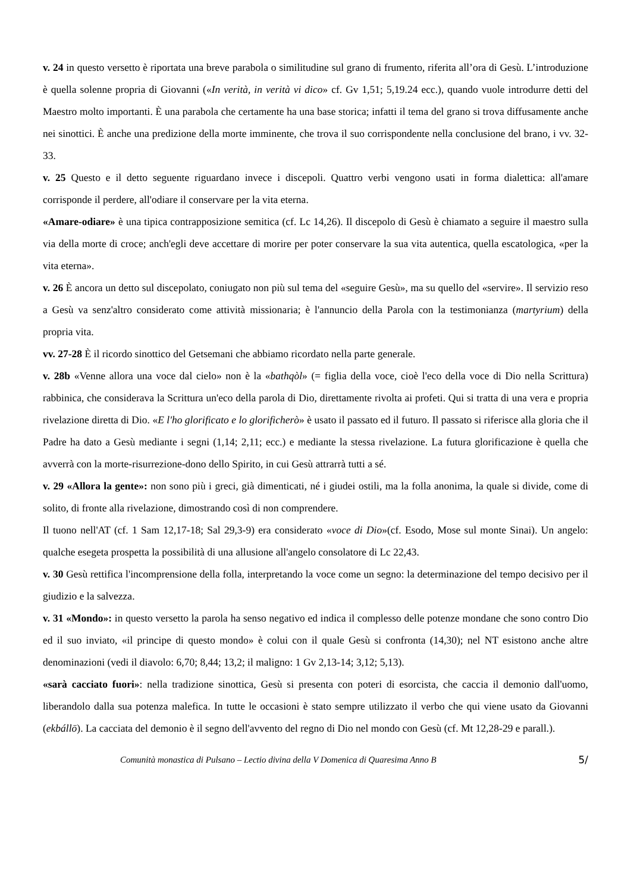v. 24 in questo versetto è riportata una breve parabola o similitudine sul grano di frumento, riferita all’ora di Gesù. L’introduzione è quella solenne propria di Giovanni («In verità, in verità vi dico» cf. Gv 1,51; 5,19.24 ecc.), quando vuole introdurre detti del Maestro molto importanti. È una parabola che certamente ha una base storica; infatti il tema del grano si trova diffusamente anche nei sinottici. È anche una predizione della morte imminente, che trova il suo corrispondente nella conclusione del brano, i vv. 32-33.
v. 25 Questo e il detto seguente riguardano invece i discepoli. Quattro verbi vengono usati in forma dialettica: all'amare corrisponde il perdere, all'odiare il conservare per la vita eterna.
«Amare-odiare» è una tipica contrapposizione semitica (cf. Lc 14,26). Il discepolo di Gesù è chiamato a seguire il maestro sulla via della morte di croce; anch'egli deve accettare di morire per poter conservare la sua vita autentica, quella escatologica, «per la vita eterna».
v. 26 È ancora un detto sul discepolato, coniugato non più sul tema del «seguire Gesù», ma su quello del «servire». Il servizio reso a Gesù va senz'altro considerato come attività missionaria; è l'annuncio della Parola con la testimonianza (martyrium) della propria vita.
vv. 27-28 È il ricordo sinottico del Getsemani che abbiamo ricordato nella parte generale.
v. 28b «Venne allora una voce dal cielo» non è la «bathqòl» (= figlia della voce, cioè l'eco della voce di Dio nella Scrittura) rabbinica, che considerava la Scrittura un'eco della parola di Dio, direttamente rivolta ai profeti. Qui si tratta di una vera e propria rivelazione diretta di Dio. «E l'ho glorificato e lo glorificherò» è usato il passato ed il futuro. Il passato si riferisce alla gloria che il Padre ha dato a Gesù mediante i segni (1,14; 2,11; ecc.) e mediante la stessa rivelazione. La futura glorificazione è quella che avverrà con la morte-risurrezione-dono dello Spirito, in cui Gesù attrarrà tutti a sé.
v. 29 «Allora la gente»: non sono più i greci, già dimenticati, né i giudei ostili, ma la folla anonima, la quale si divide, come di solito, di fronte alla rivelazione, dimostrando così di non comprendere.
Il tuono nell'AT (cf. 1 Sam 12,17-18; Sal 29,3-9) era considerato «voce di Dio»(cf. Esodo, Mose sul monte Sinai). Un angelo: qualche esegeta prospetta la possibilità di una allusione all'angelo consolatore di Lc 22,43.
v. 30 Gesù rettifica l'incomprensione della folla, interpretando la voce come un segno: la determinazione del tempo decisivo per il giudizio e la salvezza.
v. 31 «Mondo»: in questo versetto la parola ha senso negativo ed indica il complesso delle potenze mondane che sono contro Dio ed il suo inviato, «il principe di questo mondo» è colui con il quale Gesù si confronta (14,30); nel NT esistono anche altre denominazioni (vedi il diavolo: 6,70; 8,44; 13,2; il maligno: 1 Gv 2,13-14; 3,12; 5,13).
«sarà cacciato fuori»: nella tradizione sinottica, Gesù si presenta con poteri di esorcista, che caccia il demonio dall'uomo, liberandolo dalla sua potenza malefica. In tutte le occasioni è stato sempre utilizzato il verbo che qui viene usato da Giovanni (ekbállō). La cacciata del demonio è il segno dell'avvento del regno di Dio nel mondo con Gesù (cf. Mt 12,28-29 e parall.).
Comunità monastica di Pulsano – Lectio divina della V Domenica di Quaresima Anno B 5/